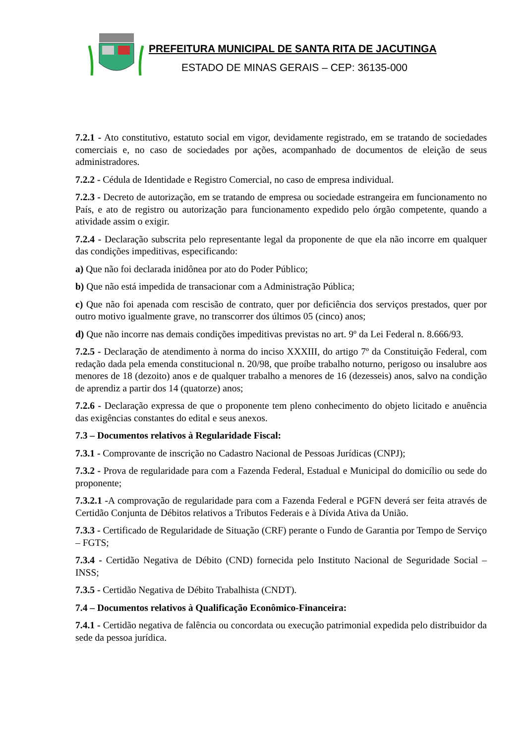PREFEITURA MUNICIPAL DE SANTA RITA DE JACUTINGA
ESTADO DE MINAS GERAIS – CEP: 36135-000
7.2.1 - Ato constitutivo, estatuto social em vigor, devidamente registrado, em se tratando de sociedades comerciais e, no caso de sociedades por ações, acompanhado de documentos de eleição de seus administradores.
7.2.2 - Cédula de Identidade e Registro Comercial, no caso de empresa individual.
7.2.3 - Decreto de autorização, em se tratando de empresa ou sociedade estrangeira em funcionamento no País, e ato de registro ou autorização para funcionamento expedido pelo órgão competente, quando a atividade assim o exigir.
7.2.4 - Declaração subscrita pelo representante legal da proponente de que ela não incorre em qualquer das condições impeditivas, especificando:
a) Que não foi declarada inidônea por ato do Poder Público;
b) Que não está impedida de transacionar com a Administração Pública;
c) Que não foi apenada com rescisão de contrato, quer por deficiência dos serviços prestados, quer por outro motivo igualmente grave, no transcorrer dos últimos 05 (cinco) anos;
d) Que não incorre nas demais condições impeditivas previstas no art. 9º da Lei Federal n. 8.666/93.
7.2.5 - Declaração de atendimento à norma do inciso XXXIII, do artigo 7º da Constituição Federal, com redação dada pela emenda constitucional n. 20/98, que proíbe trabalho noturno, perigoso ou insalubre aos menores de 18 (dezoito) anos e de qualquer trabalho a menores de 16 (dezesseis) anos, salvo na condição de aprendiz a partir dos 14 (quatorze) anos;
7.2.6 - Declaração expressa de que o proponente tem pleno conhecimento do objeto licitado e anuência das exigências constantes do edital e seus anexos.
7.3 – Documentos relativos à Regularidade Fiscal:
7.3.1 - Comprovante de inscrição no Cadastro Nacional de Pessoas Jurídicas (CNPJ);
7.3.2 - Prova de regularidade para com a Fazenda Federal, Estadual e Municipal do domicílio ou sede do proponente;
7.3.2.1 -A comprovação de regularidade para com a Fazenda Federal e PGFN deverá ser feita através de Certidão Conjunta de Débitos relativos a Tributos Federais e à Dívida Ativa da União.
7.3.3 - Certificado de Regularidade de Situação (CRF) perante o Fundo de Garantia por Tempo de Serviço – FGTS;
7.3.4 - Certidão Negativa de Débito (CND) fornecida pelo Instituto Nacional de Seguridade Social – INSS;
7.3.5 - Certidão Negativa de Débito Trabalhista (CNDT).
7.4 – Documentos relativos à Qualificação Econômico-Financeira:
7.4.1 - Certidão negativa de falência ou concordata ou execução patrimonial expedida pelo distribuidor da sede da pessoa jurídica.